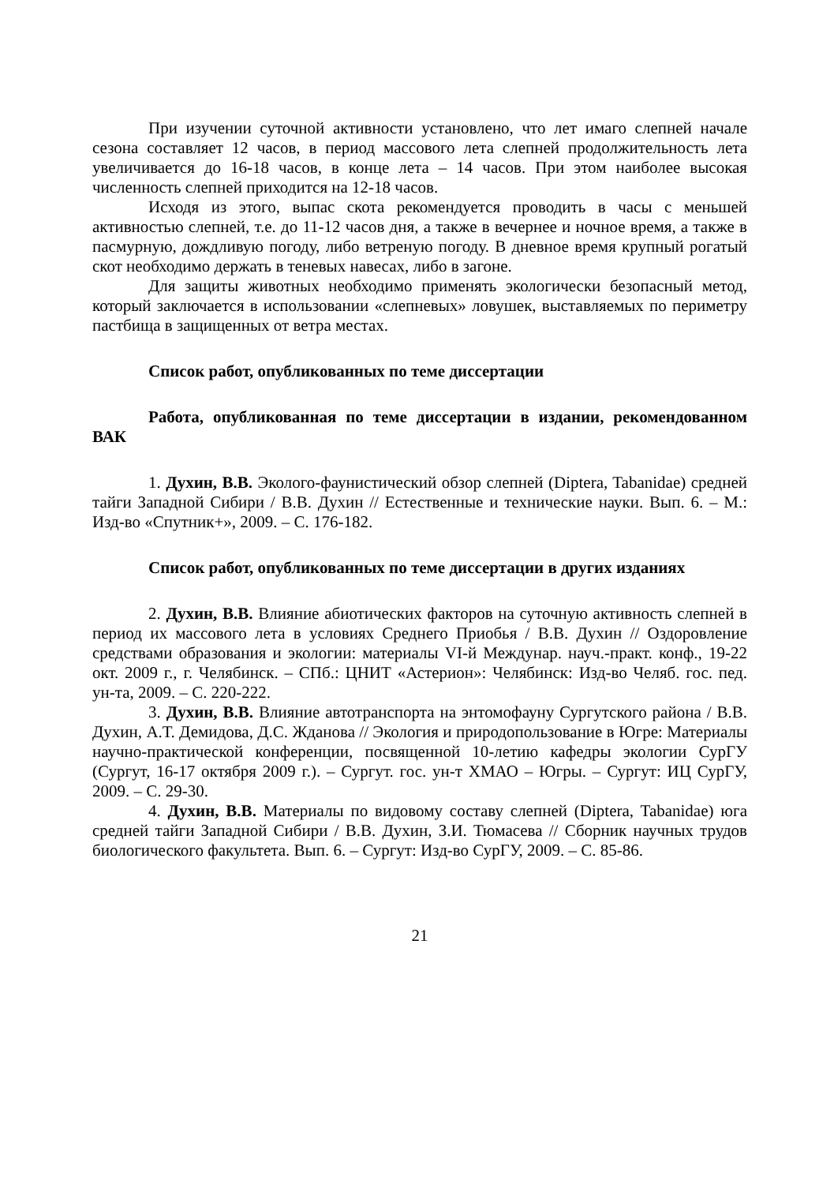При изучении суточной активности установлено, что лет имаго слепней начале сезона составляет 12 часов, в период массового лета слепней продолжительность лета увеличивается до 16-18 часов, в конце лета – 14 часов. При этом наиболее высокая численность слепней приходится на 12-18 часов.
Исходя из этого, выпас скота рекомендуется проводить в часы с меньшей активностью слепней, т.е. до 11-12 часов дня, а также в вечернее и ночное время, а также в пасмурную, дождливую погоду, либо ветреную погоду. В дневное время крупный рогатый скот необходимо держать в теневых навесах, либо в загоне.
Для защиты животных необходимо применять экологически безопасный метод, который заключается в использовании «слепневых» ловушек, выставляемых по периметру пастбища в защищенных от ветра местах.
Список работ, опубликованных по теме диссертации
Работа, опубликованная по теме диссертации в издании, рекомендованном ВАК
1. Духин, В.В. Эколого-фаунистический обзор слепней (Diptera, Tabanidae) средней тайги Западной Сибири / В.В. Духин // Естественные и технические науки. Вып. 6. – М.: Изд-во «Спутник+», 2009. – С. 176-182.
Список работ, опубликованных по теме диссертации в других изданиях
2. Духин, В.В. Влияние абиотических факторов на суточную активность слепней в период их массового лета в условиях Среднего Приобья / В.В. Духин // Оздоровление средствами образования и экологии: материалы VI-й Междунар. науч.-практ. конф., 19-22 окт. 2009 г., г. Челябинск. – СПб.: ЦНИТ «Астерион»: Челябинск: Изд-во Челяб. гос. пед. ун-та, 2009. – С. 220-222.
3. Духин, В.В. Влияние автотранспорта на энтомофауну Сургутского района / В.В. Духин, А.Т. Демидова, Д.С. Жданова // Экология и природопользование в Югре: Материалы научно-практической конференции, посвященной 10-летию кафедры экологии СурГУ (Сургут, 16-17 октября 2009 г.). – Сургут. гос. ун-т ХМАО – Югры. – Сургут: ИЦ СурГУ, 2009. – С. 29-30.
4. Духин, В.В. Материалы по видовому составу слепней (Diptera, Tabanidae) юга средней тайги Западной Сибири / В.В. Духин, З.И. Тюмасева // Сборник научных трудов биологического факультета. Вып. 6. – Сургут: Изд-во СурГУ, 2009. – С. 85-86.
21